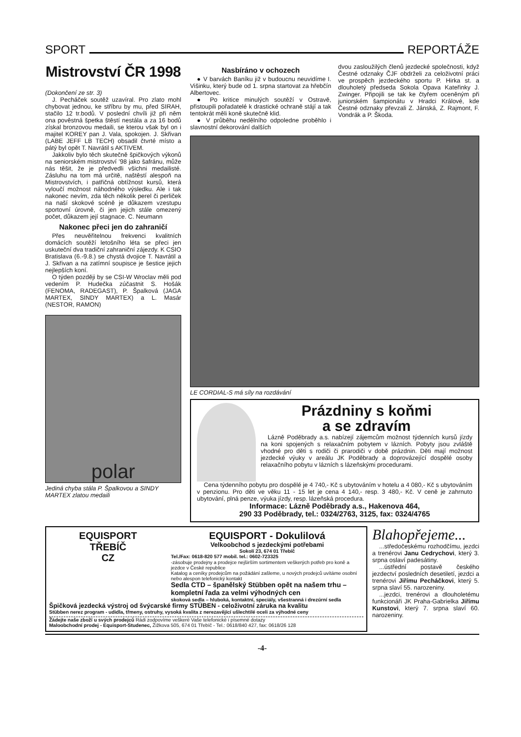SPORT REPORTÁŽE
Mistrovství ČR 1998
(Dokončení ze str. 3)
J. Pecháček soutěž uzavíral. Pro zlato mohl chybovat jednou, ke stříbru by mu, před SIRAH, stačilo 12 tr.bodů. V poslední chvíli již při něm ona pověstná špetka štěstí nestála a za 16 bodů získal bronzovou medaili, se kterou však byl on i majitel KOREY pan J. Vala, spokojen. J. Skřivan (LABE JEFF LB TECH) obsadil čtvrté místo a pátý byl opět T. Navrátil s AKTIVEM.
Jakkoliv bylo těch skutečně špičkových výkonů na seniorském mistrovství ’98 jako šafránu, může nás těšit, že je předvedli všichni medailisté. Zásluhu na tom má určitě, naštěstí alespoň na Mistrovstvích, i patřičná obtížnost kursů, která vyloučí možnost náhodného výsledku. Ale i tak nakonec nevím, zda těch několik perel či perliček na naší skokové scéně je důkazem vzestupu sportovní úrovně, či jen jejich stále omezený počet, důkazem její stagnace. C. Neumann
Nakonec přeci jen do zahraničí
Přes neuvěřitelnou frekvenci kvalitních domácích soutěží letošního léta se přeci jen uskuteční dva tradiční zahraniční zájezdy. K CSIO Bratislava (6.-9.8.) se chystá dvojice T. Navrátil a J. Skřivan a na zatímní soupisce je šestice jejich nejlepších koní.
O týden později by se CSI-W Wroclav měli pod vedením P. Hudečka zúčastnit S. Hošák (FENOMA, RADEGAST), P. Špalková (JAGA MARTEX, SINDY MARTEX) a L. Masár (NESTOR, RAMON)
polar
Jediná chyba stála P. Špalkovou a SINDY MARTEX zlatou medaili
Nasbíráno v ochozech
● V barvách Baníku již v budoucnu neuvidíme I. Višinku, který bude od 1. srpna startovat za hřebčín Albertovec.
● Po kritice minulých soutěží v Ostravě, přistoupili pořadatelé k drastické ochraně stájí a tak tentokrát měli koně skutečně klid.
● V průběhu nedělního odpoledne proběhlo i slavnostní dekorování dalších
dvou zasloužilých členů jezdecké společnosti, když Čestné odznaky ČJF obdrželi za celoživotní práci ve prospěch jezdeckého sportu P. Hirka st. a dlouholetý předseda Sokola Opava Kateřinky J. Zwinger. Připojili se tak ke čtyřem oceněným při juniorském šampionátu v Hradci Králové, kde Čestné odznaky převzali Z. Jánská, Z. Rajmont, F. Vondrák a P. Škoda.
LE CORDIAL-S má síly na rozdávání
Prázdniny s koňmi
a se zdravím
Lázně Poděbrady a.s. nabízejí zájemcům možnost týdenních kursů jízdy na koni spojených s relaxačním pobytem v lázních. Pobyty jsou zvláště vhodné pro děti s rodiči či prarodiči v době prázdnin. Děti mají možnost jezdecké výuky v areálu JK Poděbrady a doprovázející dospělé osoby relaxačního pobytu v lázních s lázeňskými procedurami.
Cena týdenního pobytu pro dospělé je 4 740,- Kč s ubytováním v hotelu a 4 080,- Kč s ubytováním v penzionu. Pro děti ve věku 11 - 15 let je cena 4 140,- resp. 3 480,- Kč. V ceně je zahrnuto ubytování, plná penze, výuka jízdy, resp. lázeňská procedura.
Informace: Lázně Poděbrady a.s., Hakenova 464,
290 33 Poděbrady, tel.: 0324/2763, 3125, fax: 0324/4765
EQUISPORT
TŘEBÍČ
CZ
EQUISPORT - Dokulilová
Velkoobchod s jezdeckými potřebami
Sokolí 23, 674 01 Třebíč
Tel./Fax: 0618-820 577 mobil. tel.: 0602-723325
-zásobuje prodejny a prodejce nejširším sortimentem veškerých potřeb pro koně a jezdce v České republice
Katalog a ceníky prodejcům na požádání zašleme, u nových prodejců uvítáme osobní nebo alespon telefonický kontakt
Sedla CTD – španělský Stübben opět na našem trhu – kompletní řada za velmi výhodných cen
skoková sedla – hluboká, kontaktní, speciály, všestranná i drezúrní sedla
Špičková jezdecká výstroj od švýcarské firmy STÜBEN - celoživotní záruka na kvalitu
Stübben nerez program - udidla, třmeny, ostruhy, vysoká kvalita z nerezavějící ušlechtilé oceli za výhodné ceny
Žádejte naše zboží u svých prodejců Rádi zodpovíme veškeré Vaše telefonické i písemné dotazy
Maloobchodní prodej - Equisport-Studenec, Žižkova 505, 674 01 Třebíč - Tel.: 0618/840 427, fax: 0618/26 128
Blahopřejeme...
...středočeskému rozhodčímu, jezdci a trenérovi Janu Cedrychovi, který 3. srpna oslaví padesátiny.
...ústřední postavě českého jezdectví posledních desetiletí, jezdci a trenérovi Jiřímu Pecháčkovi, který 5. srpna slaví 55. narozeniny.
...jezdci, trenérovi a dlouholetému funkcionáři JK Praha-Gabrielka Jiřímu Kunstovi, který 7. srpna slaví 60. narozeniny.
-4-